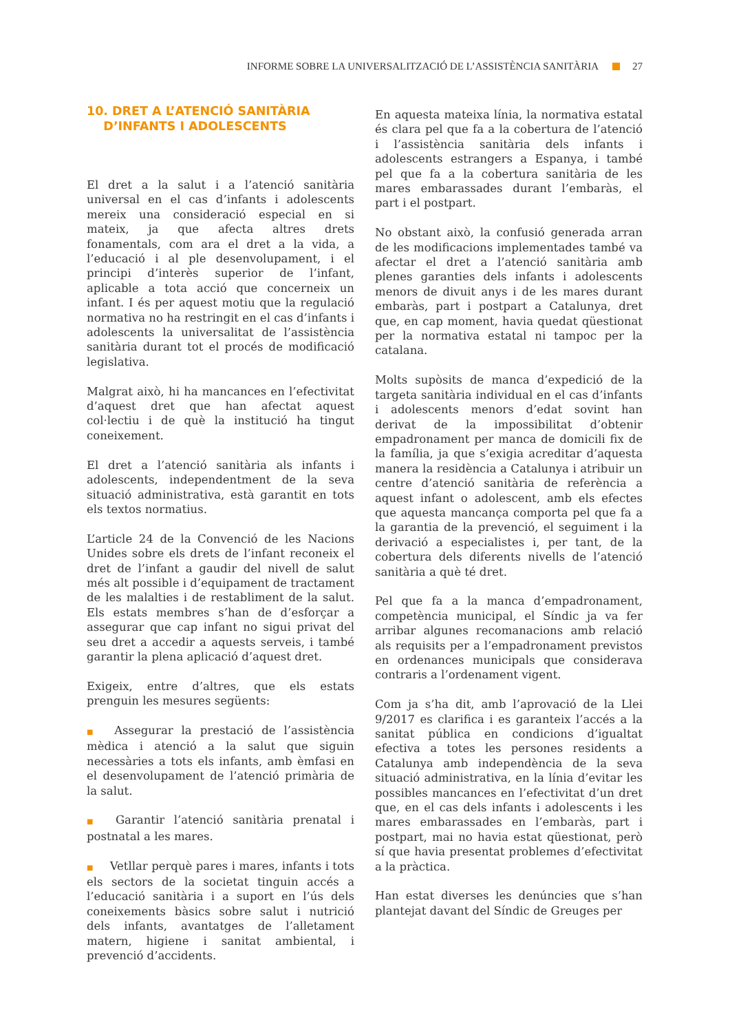INFORME SOBRE LA UNIVERSALITZACIÓ DE L’ASSISTÈNCIA SANITÀRIA 27
10. DRET A L’ATENCIÓ SANITÀRIA
D’INFANTS I ADOLESCENTS
El dret a la salut i a l’atenció sanitària universal en el cas d’infants i adolescents mereix una consideració especial en si mateix, ja que afecta altres drets fonamentals, com ara el dret a la vida, a l’educació i al ple desenvolupament, i el principi d’interès superior de l’infant, aplicable a tota acció que concerneix un infant. I és per aquest motiu que la regulació normativa no ha restringit en el cas d’infants i adolescents la universalitat de l’assistència sanitària durant tot el procés de modificació legislativa.
Malgrat això, hi ha mancances en l’efectivitat d’aquest dret que han afectat aquest col·lectiu i de què la institució ha tingut coneixement.
El dret a l’atenció sanitària als infants i adolescents, independentment de la seva situació administrativa, està garantit en tots els textos normatius.
L’article 24 de la Convenció de les Nacions Unides sobre els drets de l’infant reconeix el dret de l’infant a gaudir del nivell de salut més alt possible i d’equipament de tractament de les malalties i de restabliment de la salut. Els estats membres s’han de d’esforçar a assegurar que cap infant no sigui privat del seu dret a accedir a aquests serveis, i també garantir la plena aplicació d’aquest dret.
Exigeix, entre d’altres, que els estats prenguin les mesures següents:
■ Assegurar la prestació de l’assistència mèdica i atenció a la salut que siguin necessàries a tots els infants, amb èmfasi en el desenvolupament de l’atenció primària de la salut.
■ Garantir l’atenció sanitària prenatal i postnatal a les mares.
■ Vetllar perquè pares i mares, infants i tots els sectors de la societat tinguin accés a l’educació sanitària i a suport en l’ús dels coneixements bàsics sobre salut i nutrició dels infants, avantatges de l’alletament matern, higiene i sanitat ambiental, i prevenció d’accidents.
En aquesta mateixa línia, la normativa estatal és clara pel que fa a la cobertura de l’atenció i l’assistència sanitària dels infants i adolescents estrangers a Espanya, i també pel que fa a la cobertura sanitària de les mares embarassades durant l’embaràs, el part i el postpart.
No obstant això, la confusió generada arran de les modificacions implementades també va afectar el dret a l’atenció sanitària amb plenes garanties dels infants i adolescents menors de divuit anys i de les mares durant embaràs, part i postpart a Catalunya, dret que, en cap moment, havia quedat qüestionat per la normativa estatal ni tampoc per la catalana.
Molts supòsits de manca d’expedició de la targeta sanitària individual en el cas d’infants i adolescents menors d’edat sovint han derivat de la impossibilitat d’obtenir empadronament per manca de domicili fix de la família, ja que s’exigia acreditar d’aquesta manera la residència a Catalunya i atribuir un centre d’atenció sanitària de referència a aquest infant o adolescent, amb els efectes que aquesta mancança comporta pel que fa a la garantia de la prevenció, el seguiment i la derivació a especialistes i, per tant, de la cobertura dels diferents nivells de l’atenció sanitària a què té dret.
Pel que fa a la manca d’empadronament, competència municipal, el Síndic ja va fer arribar algunes recomanacions amb relació als requisits per a l’empadronament previstos en ordenances municipals que considerava contraris a l’ordenament vigent.
Com ja s’ha dit, amb l’aprovació de la Llei 9/2017 es clarifica i es garanteix l’accés a la sanitat pública en condicions d’igualtat efectiva a totes les persones residents a Catalunya amb independència de la seva situació administrativa, en la línia d’evitar les possibles mancances en l’efectivitat d’un dret que, en el cas dels infants i adolescents i les mares embarassades en l’embaràs, part i postpart, mai no havia estat qüestionat, però sí que havia presentat problemes d’efectivitat a la pràctica.
Han estat diverses les denúncies que s’han plantejat davant del Síndic de Greuges per